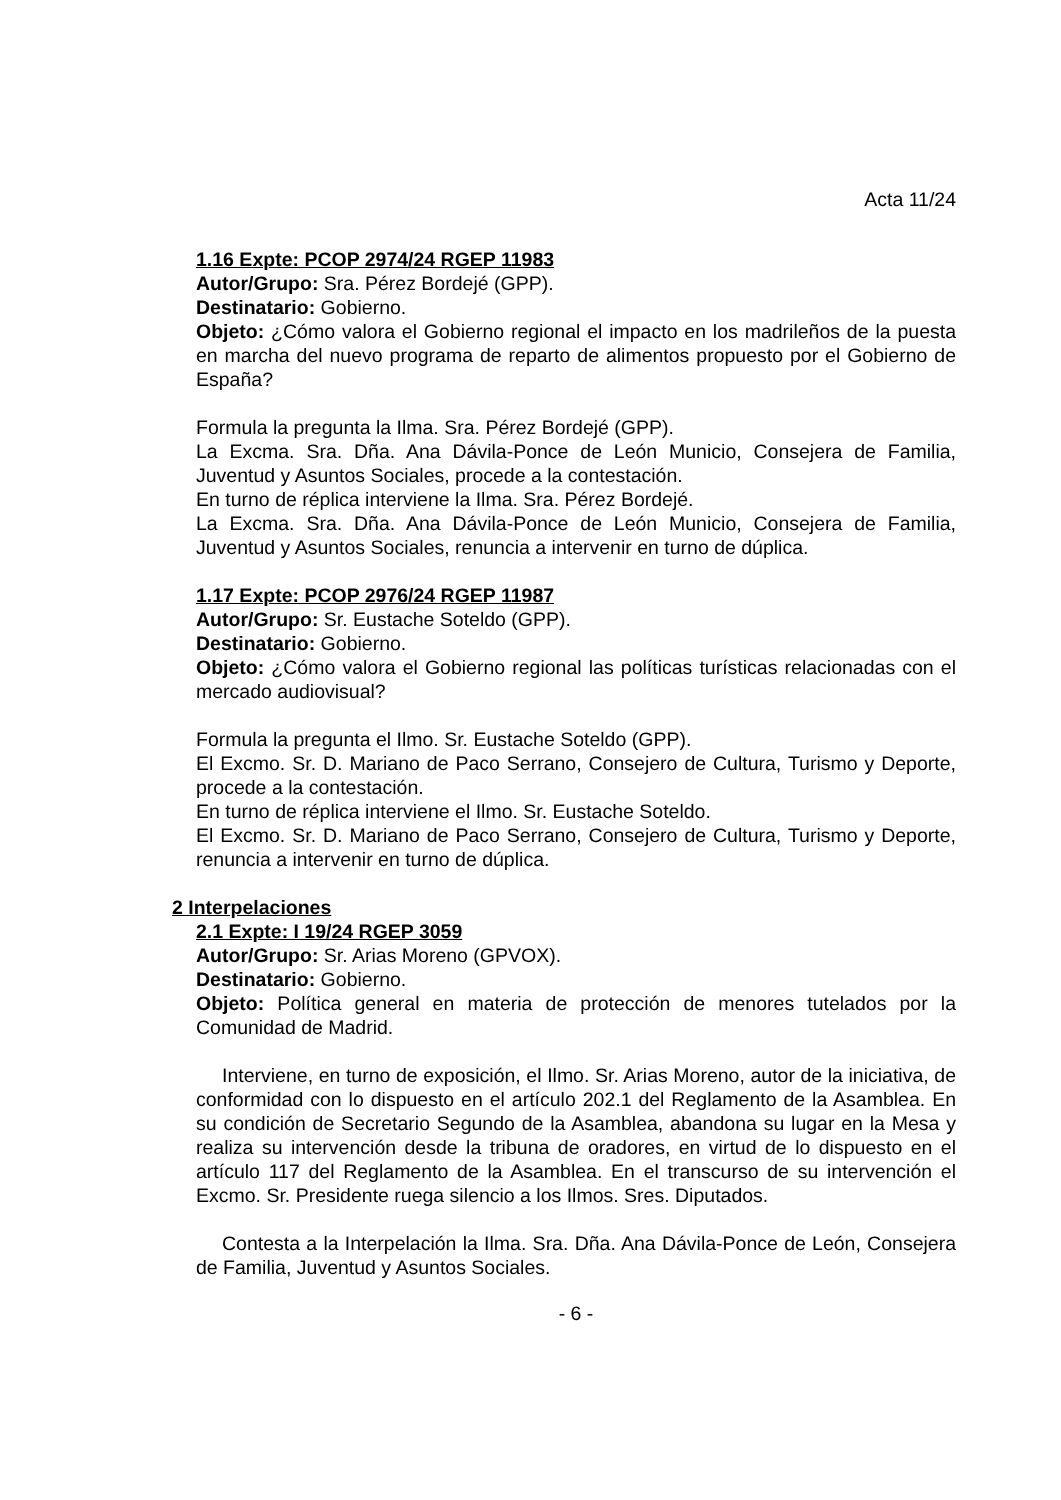Acta 11/24
1.16 Expte: PCOP 2974/24 RGEP 11983
Autor/Grupo: Sra. Pérez Bordejé (GPP).
Destinatario: Gobierno.
Objeto: ¿Cómo valora el Gobierno regional el impacto en los madrileños de la puesta en marcha del nuevo programa de reparto de alimentos propuesto por el Gobierno de España?
Formula la pregunta la Ilma. Sra. Pérez Bordejé (GPP).
La Excma. Sra. Dña. Ana Dávila-Ponce de León Municio, Consejera de Familia, Juventud y Asuntos Sociales, procede a la contestación.
En turno de réplica interviene la Ilma. Sra. Pérez Bordejé.
La Excma. Sra. Dña. Ana Dávila-Ponce de León Municio, Consejera de Familia, Juventud y Asuntos Sociales, renuncia a intervenir en turno de dúplica.
1.17 Expte: PCOP 2976/24 RGEP 11987
Autor/Grupo: Sr. Eustache Soteldo (GPP).
Destinatario: Gobierno.
Objeto: ¿Cómo valora el Gobierno regional las políticas turísticas relacionadas con el mercado audiovisual?
Formula la pregunta el Ilmo. Sr. Eustache Soteldo (GPP).
El Excmo. Sr. D. Mariano de Paco Serrano, Consejero de Cultura, Turismo y Deporte, procede a la contestación.
En turno de réplica interviene el Ilmo. Sr. Eustache Soteldo.
El Excmo. Sr. D. Mariano de Paco Serrano, Consejero de Cultura, Turismo y Deporte, renuncia a intervenir en turno de dúplica.
2 Interpelaciones
2.1 Expte: I 19/24 RGEP 3059
Autor/Grupo: Sr. Arias Moreno (GPVOX).
Destinatario: Gobierno.
Objeto: Política general en materia de protección de menores tutelados por la Comunidad de Madrid.
Interviene, en turno de exposición, el Ilmo. Sr. Arias Moreno, autor de la iniciativa, de conformidad con lo dispuesto en el artículo 202.1 del Reglamento de la Asamblea. En su condición de Secretario Segundo de la Asamblea, abandona su lugar en la Mesa y realiza su intervención desde la tribuna de oradores, en virtud de lo dispuesto en el artículo 117 del Reglamento de la Asamblea. En el transcurso de su intervención el Excmo. Sr. Presidente ruega silencio a los Ilmos. Sres. Diputados.
Contesta a la Interpelación la Ilma. Sra. Dña. Ana Dávila-Ponce de León, Consejera de Familia, Juventud y Asuntos Sociales.
- 6 -